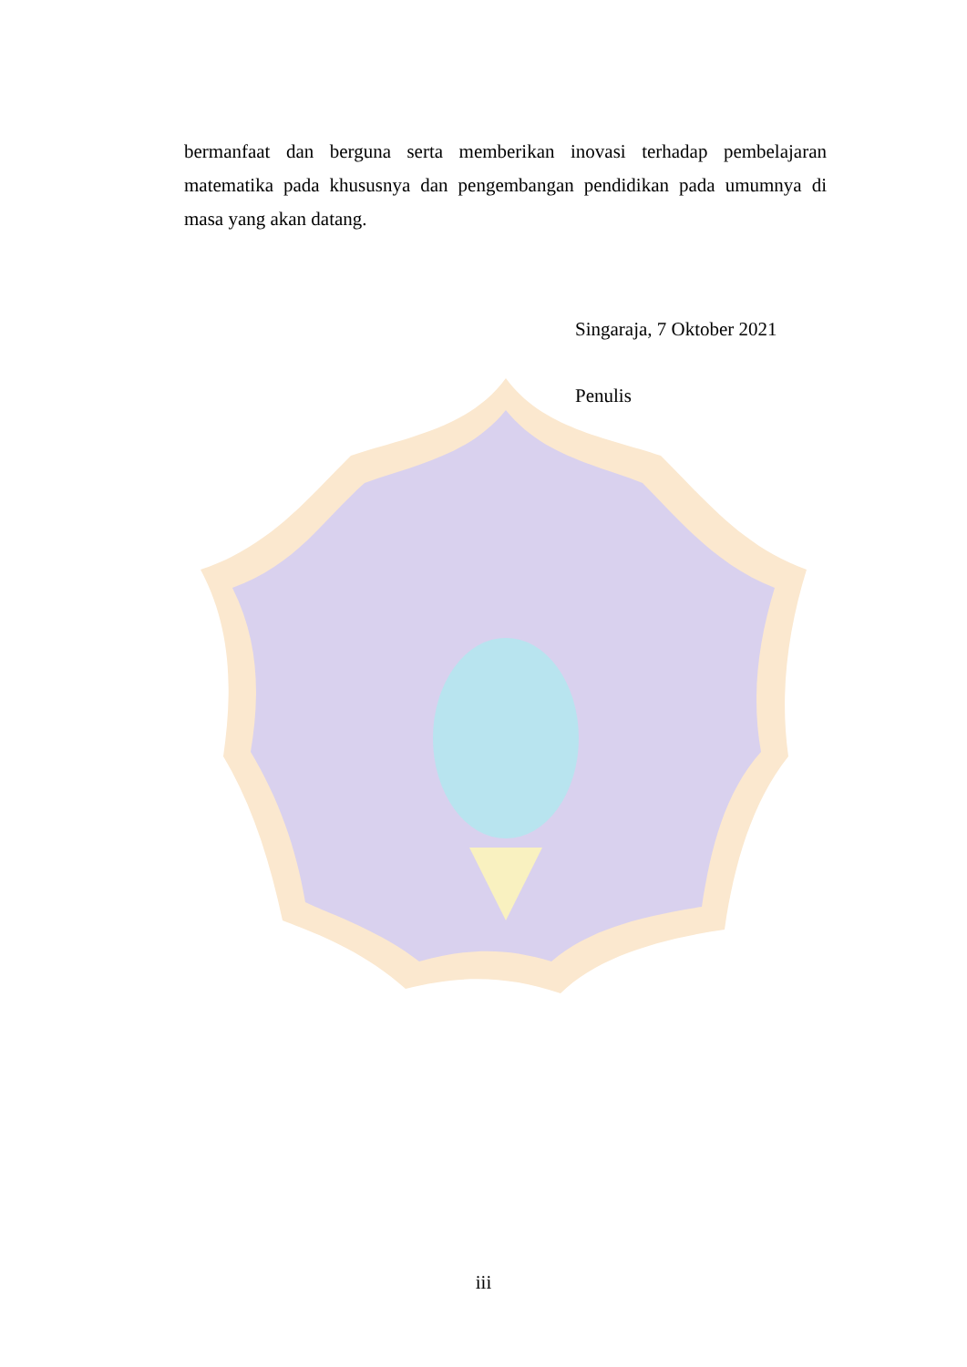bermanfaat dan berguna serta memberikan inovasi terhadap pembelajaran matematika pada khususnya dan pengembangan pendidikan pada umumnya di masa yang akan datang.
Singaraja, 7 Oktober 2021
Penulis
iii